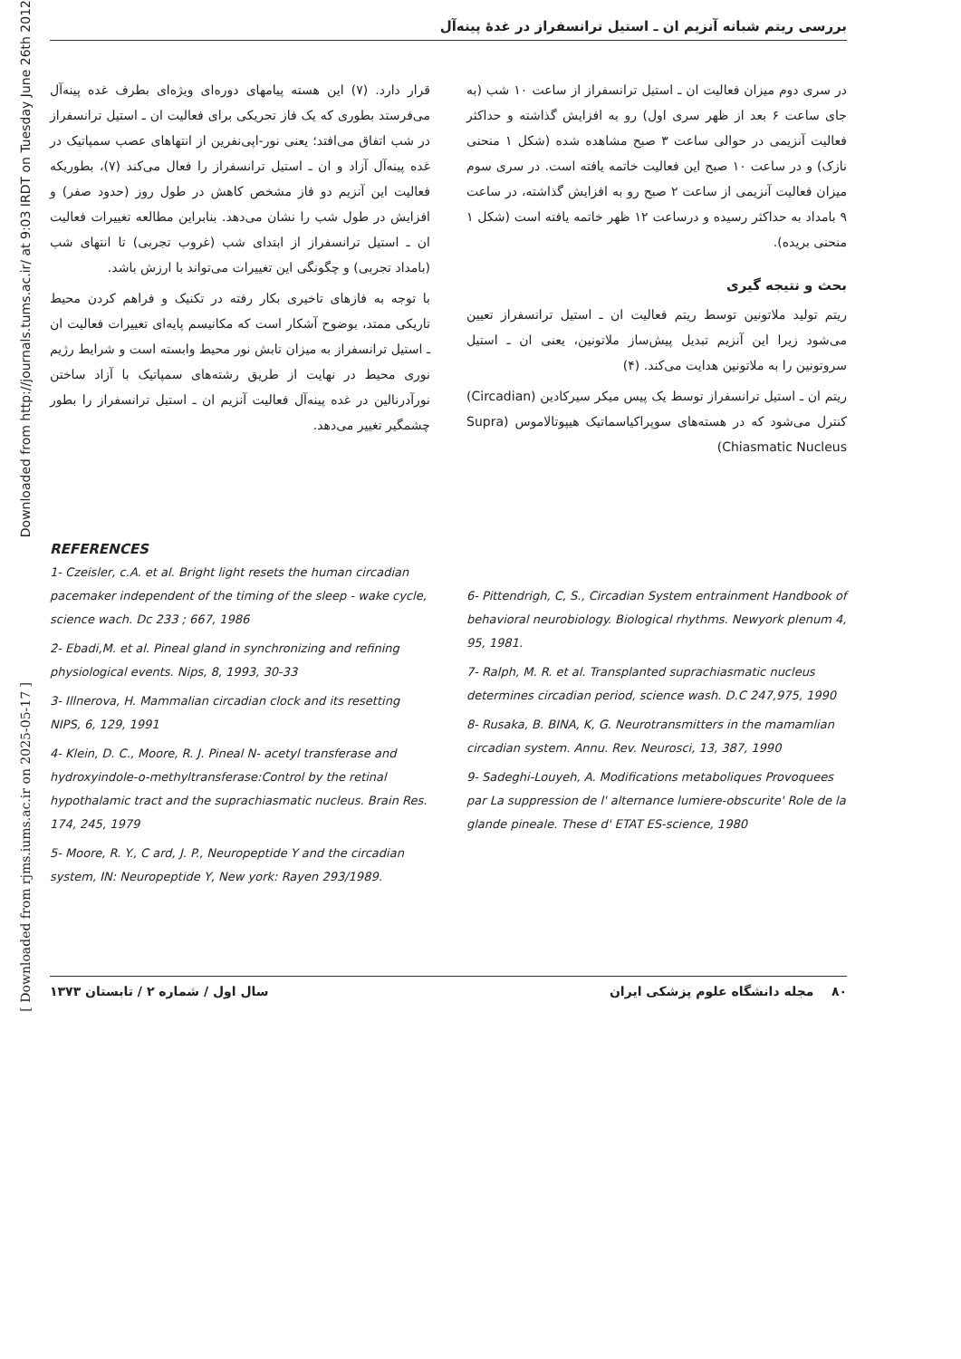Downloaded from http://journals.tums.ac.ir/ at 9:03 IRDT on Tuesday June 26th 2012
[ Downloaded from rjms.iums.ac.ir on 2025-05-17 ]
بررسی ریتم شبانه آنزیم ان ـ استیل ترانسفراز در غدهٔ پینه‌آل
در سری دوم میزان فعالیت ان ـ استیل ترانسفراز از ساعت ۱۰ شب (به جای ساعت ۶ بعد از ظهر سری اول) رو به افزایش گذاشته و حداکثر فعالیت آنزیمی در حوالی ساعت ۳ صبح مشاهده شده (شکل ۱ منحنی نازک) و در ساعت ۱۰ صبح این فعالیت خاتمه یافته است. در سری سوم میزان فعالیت آنزیمی از ساعت ۲ صبح رو به افزایش گذاشته، در ساعت ۹ بامداد به حداکثر رسیده و درساعت ۱۲ ظهر خاتمه یافته است (شکل ۱ منحنی بریده).
بحث و نتیجه گیری
ریتم تولید ملاتونین توسط ریتم فعالیت ان ـ استیل ترانسفراز تعیین می‌شود زیرا این آنزیم تبدیل پیش‌ساز ملاتونین، یعنی ان ـ استیل سروتونین را به ملاتونین هدایت می‌کند. (۴)
ریتم ان ـ استیل ترانسفراز توسط یک پیس میکر سیرکادین (Circadian) کنترل می‌شود که در هسته‌های سوپراکیاسماتیک هیپوتالاموس (Supra Chiasmatic Nucleus)
قرار دارد. (۷) این هسته پیامهای دوره‌ای ویژه‌ای بطرف غده پینه‌آل می‌فرستد بطوری که یک فاز تحریکی برای فعالیت ان ـ استیل ترانسفراز در شب اتفاق می‌افتد؛ یعنی نور-اپی‌نفرین از انتهاهای عصب سمپاتیک در غده پینه‌آل آزاد و ان ـ استیل ترانسفراز را فعال می‌کند (۷)، بطوریکه فعالیت این آنزیم دو فاز مشخص کاهش در طول روز (حدود صفر) و افزایش در طول شب را نشان می‌دهد. بنابراین مطالعه تغییرات فعالیت ان ـ استیل ترانسفراز از ابتدای شب (غروب تجربی) تا انتهای شب (بامداد تجربی) و چگونگی این تغییرات می‌تواند با ارزش باشد.
با توجه به فازهای تاخیری بکار رفته در تکنیک و فراهم کردن محیط تاریکی ممتد، بوضوح آشکار است که مکانیسم پایه‌ای تغییرات فعالیت ان ـ استیل ترانسفراز به میزان تابش نور محیط وابسته است و شرایط رژیم نوری محیط در نهایت از طریق رشته‌های سمپاتیک با آزاد ساختن نورآدرنالین در غده پینه‌آل فعالیت آنزیم ان ـ استیل ترانسفراز را بطور چشمگیر تغییر می‌دهد.
REFERENCES
1- Czeisler, c.A. et al. Bright light resets the human circadian pacemaker independent of the timing of the sleep - wake cycle, science wach. Dc 233 ; 667, 1986
2- Ebadi,M. et al. Pineal gland in synchronizing and refining physiological events. Nips, 8, 1993, 30-33
3- Illnerova, H. Mammalian circadian clock and its resetting NIPS, 6, 129, 1991
4- Klein, D. C., Moore, R. J. Pineal N- acetyl transferase and hydroxyindole-o-methyltransferase:Control by the retinal hypothalamic tract and the suprachiasmatic nucleus. Brain Res. 174, 245, 1979
5- Moore, R. Y., C ard, J. P., Neuropeptide Y and the circadian system, IN: Neuropeptide Y, New york: Rayen 293/1989.
6- Pittendrigh, C, S., Circadian System entrainment Handbook of behavioral neurobiology. Biological rhythms. Newyork plenum 4, 95, 1981.
7- Ralph, M. R. et al. Transplanted suprachiasmatic nucleus determines circadian period, science wash. D.C 247,975, 1990
8- Rusaka, B. BINA, K, G. Neurotransmitters in the mamamlian circadian system. Annu. Rev. Neurosci, 13, 387, 1990
9- Sadeghi-Louyeh, A. Modifications metaboliques Provoquees par La suppression de l' alternance lumiere-obscurite' Role de la glande pineale. These d' ETAT ES-science, 1980
۸۰ مجله دانشگاه علوم پزشکی ایران سال اول / شماره ۲ / تابستان ۱۳۷۳